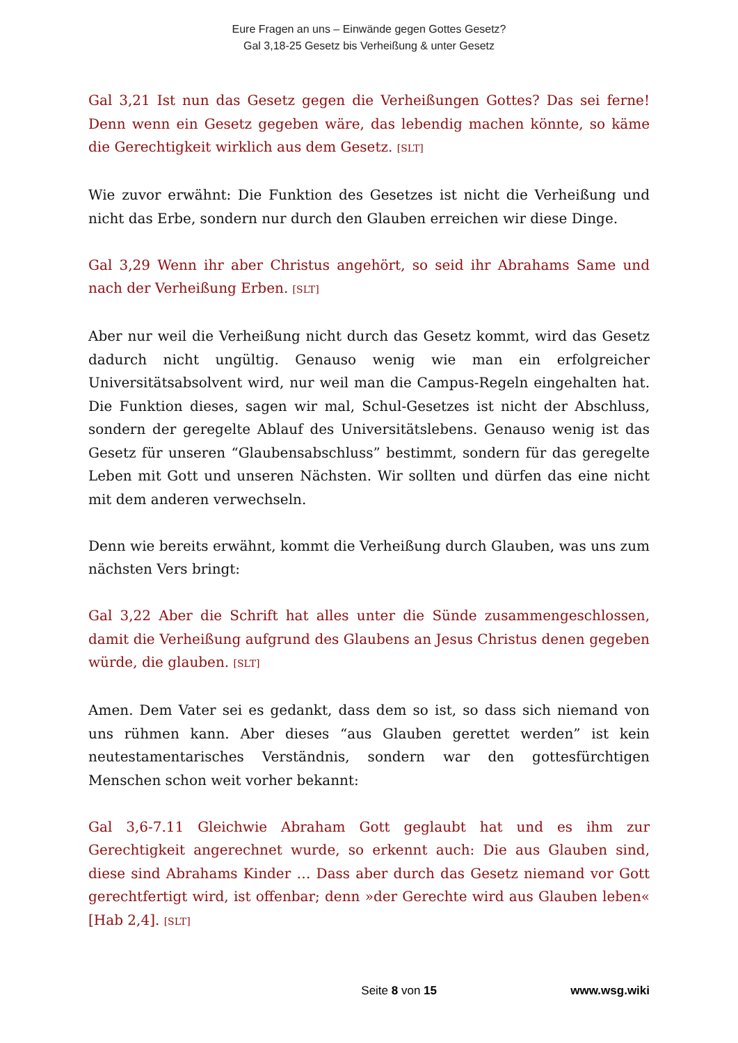Eure Fragen an uns – Einwände gegen Gottes Gesetz?
Gal 3,18-25 Gesetz bis Verheißung & unter Gesetz
Gal 3,21 Ist nun das Gesetz gegen die Verheißungen Gottes? Das sei ferne! Denn wenn ein Gesetz gegeben wäre, das lebendig machen könnte, so käme die Gerechtigkeit wirklich aus dem Gesetz. [SLT]
Wie zuvor erwähnt: Die Funktion des Gesetzes ist nicht die Verheißung und nicht das Erbe, sondern nur durch den Glauben erreichen wir diese Dinge.
Gal 3,29 Wenn ihr aber Christus angehört, so seid ihr Abrahams Same und nach der Verheißung Erben. [SLT]
Aber nur weil die Verheißung nicht durch das Gesetz kommt, wird das Gesetz dadurch nicht ungültig. Genauso wenig wie man ein erfolgreicher Universitätsabsolvent wird, nur weil man die Campus-Regeln eingehalten hat. Die Funktion dieses, sagen wir mal, Schul-Gesetzes ist nicht der Abschluss, sondern der geregelte Ablauf des Universitätslebens. Genauso wenig ist das Gesetz für unseren “Glaubensabschluss” bestimmt, sondern für das geregelte Leben mit Gott und unseren Nächsten. Wir sollten und dürfen das eine nicht mit dem anderen verwechseln.
Denn wie bereits erwähnt, kommt die Verheißung durch Glauben, was uns zum nächsten Vers bringt:
Gal 3,22 Aber die Schrift hat alles unter die Sünde zusammengeschlossen, damit die Verheißung aufgrund des Glaubens an Jesus Christus denen gegeben würde, die glauben. [SLT]
Amen. Dem Vater sei es gedankt, dass dem so ist, so dass sich niemand von uns rühmen kann. Aber dieses “aus Glauben gerettet werden” ist kein neutestamentarisches Verständnis, sondern war den gottesfürchtigen Menschen schon weit vorher bekannt:
Gal 3,6-7.11 Gleichwie Abraham Gott geglaubt hat und es ihm zur Gerechtigkeit angerechnet wurde, so erkennt auch: Die aus Glauben sind, diese sind Abrahams Kinder … Dass aber durch das Gesetz niemand vor Gott gerechtfertigt wird, ist offenbar; denn »der Gerechte wird aus Glauben leben« [Hab 2,4]. [SLT]
Seite 8 von 15 www.wsg.wiki